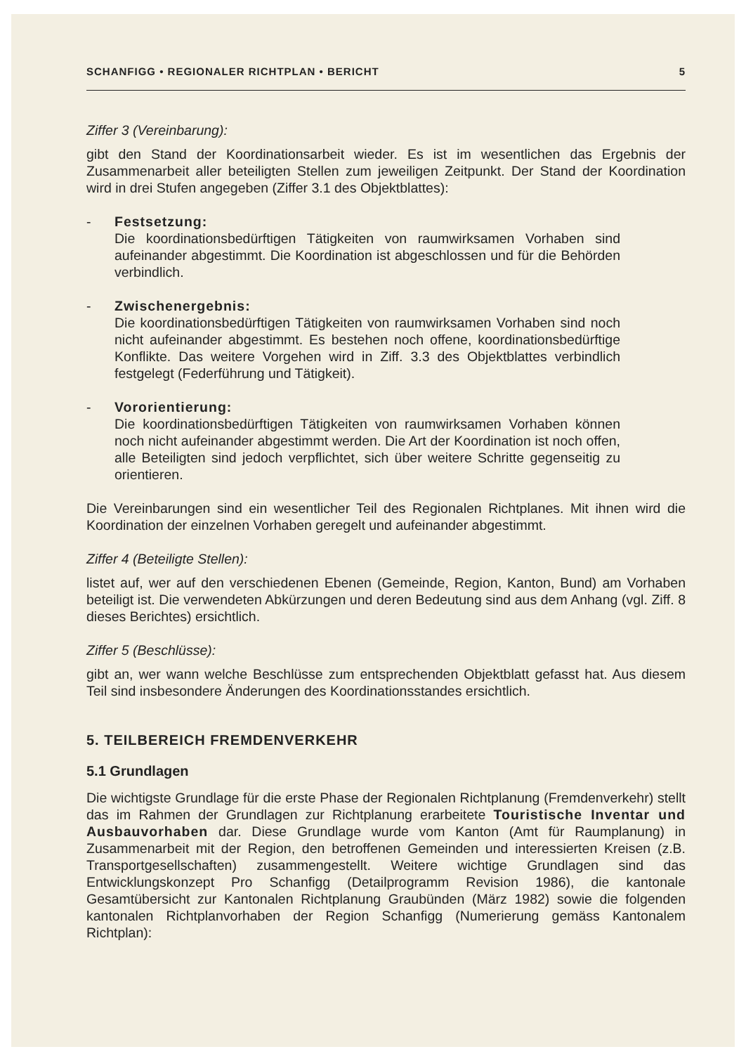SCHANFIGG • REGIONALER RICHTPLAN • BERICHT 5
Ziffer 3 (Vereinbarung):
gibt den Stand der Koordinationsarbeit wieder. Es ist im wesentlichen das Ergebnis der Zusammenarbeit aller beteiligten Stellen zum jeweiligen Zeitpunkt. Der Stand der Koordination wird in drei Stufen angegeben (Ziffer 3.1 des Objektblattes):
- Festsetzung:
Die koordinationsbedürftigen Tätigkeiten von raumwirksamen Vorhaben sind aufeinander abgestimmt. Die Koordination ist abgeschlossen und für die Behörden verbindlich.
- Zwischenergebnis:
Die koordinationsbedürftigen Tätigkeiten von raumwirksamen Vorhaben sind noch nicht aufeinander abgestimmt. Es bestehen noch offene, koordinationsbedürftige Konflikte. Das weitere Vorgehen wird in Ziff. 3.3 des Objektblattes verbindlich festgelegt (Federführung und Tätigkeit).
- Vororientierung:
Die koordinationsbedürftigen Tätigkeiten von raumwirksamen Vorhaben können noch nicht aufeinander abgestimmt werden. Die Art der Koordination ist noch offen, alle Beteiligten sind jedoch verpflichtet, sich über weitere Schritte gegenseitig zu orientieren.
Die Vereinbarungen sind ein wesentlicher Teil des Regionalen Richtplanes. Mit ihnen wird die Koordination der einzelnen Vorhaben geregelt und aufeinander abgestimmt.
Ziffer 4 (Beteiligte Stellen):
listet auf, wer auf den verschiedenen Ebenen (Gemeinde, Region, Kanton, Bund) am Vorhaben beteiligt ist. Die verwendeten Abkürzungen und deren Bedeutung sind aus dem Anhang (vgl. Ziff. 8 dieses Berichtes) ersichtlich.
Ziffer 5 (Beschlüsse):
gibt an, wer wann welche Beschlüsse zum entsprechenden Objektblatt gefasst hat. Aus diesem Teil sind insbesondere Änderungen des Koordinationsstandes ersichtlich.
5. TEILBEREICH FREMDENVERKEHR
5.1 Grundlagen
Die wichtigste Grundlage für die erste Phase der Regionalen Richtplanung (Fremdenverkehr) stellt das im Rahmen der Grundlagen zur Richtplanung erarbeitete Touristische Inventar und Ausbauvorhaben dar. Diese Grundlage wurde vom Kanton (Amt für Raumplanung) in Zusammenarbeit mit der Region, den betroffenen Gemeinden und interessierten Kreisen (z.B. Transportgesellschaften) zusammengestellt. Weitere wichtige Grundlagen sind das Entwicklungskonzept Pro Schanfigg (Detailprogramm Revision 1986), die kantonale Gesamtübersicht zur Kantonalen Richtplanung Graubünden (März 1982) sowie die folgenden kantonalen Richtplanvorhaben der Region Schanfigg (Numerierung gemäss Kantonalem Richtplan):